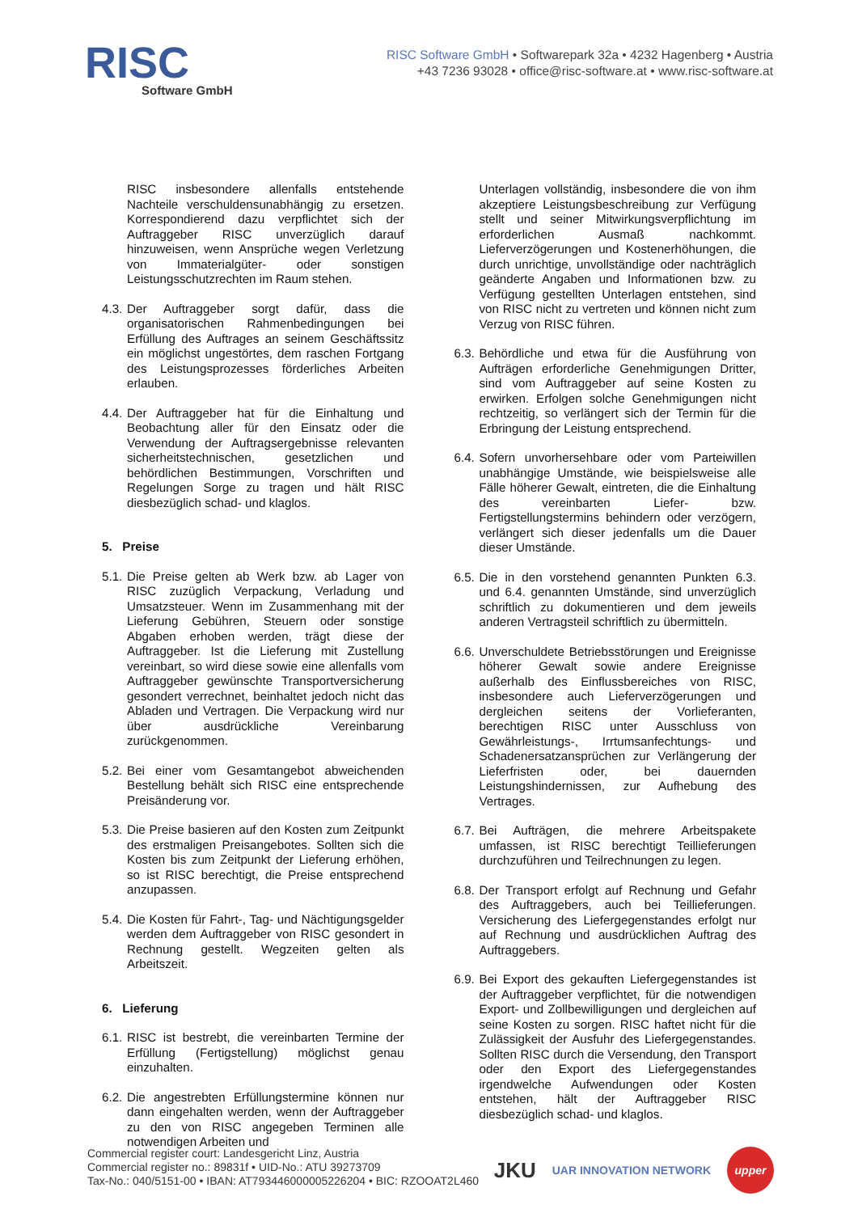RISC
Software GmbH
RISC Software GmbH • Softwarepark 32a • 4232 Hagenberg • Austria
+43 7236 93028 • office@risc-software.at • www.risc-software.at
RISC insbesondere allenfalls entstehende Nachteile verschuldensunabhängig zu ersetzen. Korrespondierend dazu verpflichtet sich der Auftraggeber RISC unverzüglich darauf hinzuweisen, wenn Ansprüche wegen Verletzung von Immaterialgüter- oder sonstigen Leistungsschutzrechten im Raum stehen.
4.3. Der Auftraggeber sorgt dafür, dass die organisatorischen Rahmenbedingungen bei Erfüllung des Auftrages an seinem Geschäftssitz ein möglichst ungestörtes, dem raschen Fortgang des Leistungsprozesses förderliches Arbeiten erlauben.
4.4. Der Auftraggeber hat für die Einhaltung und Beobachtung aller für den Einsatz oder die Verwendung der Auftragsergebnisse relevanten sicherheitstechnischen, gesetzlichen und behördlichen Bestimmungen, Vorschriften und Regelungen Sorge zu tragen und hält RISC diesbezüglich schad- und klaglos.
5. Preise
5.1. Die Preise gelten ab Werk bzw. ab Lager von RISC zuzüglich Verpackung, Verladung und Umsatzsteuer. Wenn im Zusammenhang mit der Lieferung Gebühren, Steuern oder sonstige Abgaben erhoben werden, trägt diese der Auftraggeber. Ist die Lieferung mit Zustellung vereinbart, so wird diese sowie eine allenfalls vom Auftraggeber gewünschte Transportversicherung gesondert verrechnet, beinhaltet jedoch nicht das Abladen und Vertragen. Die Verpackung wird nur über ausdrückliche Vereinbarung zurückgenommen.
5.2. Bei einer vom Gesamtangebot abweichenden Bestellung behält sich RISC eine entsprechende Preisänderung vor.
5.3. Die Preise basieren auf den Kosten zum Zeitpunkt des erstmaligen Preisangebotes. Sollten sich die Kosten bis zum Zeitpunkt der Lieferung erhöhen, so ist RISC berechtigt, die Preise entsprechend anzupassen.
5.4. Die Kosten für Fahrt-, Tag- und Nächtigungsgelder werden dem Auftraggeber von RISC gesondert in Rechnung gestellt. Wegzeiten gelten als Arbeitszeit.
6. Lieferung
6.1. RISC ist bestrebt, die vereinbarten Termine der Erfüllung (Fertigstellung) möglichst genau einzuhalten.
6.2. Die angestrebten Erfüllungstermine können nur dann eingehalten werden, wenn der Auftraggeber zu den von RISC angegeben Terminen alle notwendigen Arbeiten und
Unterlagen vollständig, insbesondere die von ihm akzeptiere Leistungsbeschreibung zur Verfügung stellt und seiner Mitwirkungsverpflichtung im erforderlichen Ausmaß nachkommt. Lieferverzögerungen und Kostenerhöhungen, die durch unrichtige, unvollständige oder nachträglich geänderte Angaben und Informationen bzw. zu Verfügung gestellten Unterlagen entstehen, sind von RISC nicht zu vertreten und können nicht zum Verzug von RISC führen.
6.3. Behördliche und etwa für die Ausführung von Aufträgen erforderliche Genehmigungen Dritter, sind vom Auftraggeber auf seine Kosten zu erwirken. Erfolgen solche Genehmigungen nicht rechtzeitig, so verlängert sich der Termin für die Erbringung der Leistung entsprechend.
6.4. Sofern unvorhersehbare oder vom Parteiwillen unabhängige Umstände, wie beispielsweise alle Fälle höherer Gewalt, eintreten, die die Einhaltung des vereinbarten Liefer- bzw. Fertigstellungstermins behindern oder verzögern, verlängert sich dieser jedenfalls um die Dauer dieser Umstände.
6.5. Die in den vorstehend genannten Punkten 6.3. und 6.4. genannten Umstände, sind unverzüglich schriftlich zu dokumentieren und dem jeweils anderen Vertragsteil schriftlich zu übermitteln.
6.6. Unverschuldete Betriebsstörungen und Ereignisse höherer Gewalt sowie andere Ereignisse außerhalb des Einflussbereiches von RISC, insbesondere auch Lieferverzögerungen und dergleichen seitens der Vorlieferanten, berechtigen RISC unter Ausschluss von Gewährleistungs-, Irrtumsanfechtungs- und Schadenersatzansprüchen zur Verlängerung der Lieferfristen oder, bei dauernden Leistungshindernissen, zur Aufhebung des Vertrages.
6.7. Bei Aufträgen, die mehrere Arbeitspakete umfassen, ist RISC berechtigt Teillieferungen durchzuführen und Teilrechnungen zu legen.
6.8. Der Transport erfolgt auf Rechnung und Gefahr des Auftraggebers, auch bei Teillieferungen. Versicherung des Liefergegenstandes erfolgt nur auf Rechnung und ausdrücklichen Auftrag des Auftraggebers.
6.9. Bei Export des gekauften Liefergegenstandes ist der Auftraggeber verpflichtet, für die notwendigen Export- und Zollbewilligungen und dergleichen auf seine Kosten zu sorgen. RISC haftet nicht für die Zulässigkeit der Ausfuhr des Liefergegenstandes. Sollten RISC durch die Versendung, den Transport oder den Export des Liefergegenstandes irgendwelche Aufwendungen oder Kosten entstehen, hält der Auftraggeber RISC diesbezüglich schad- und klaglos.
Commercial register court: Landesgericht Linz, Austria
Commercial register no.: 89831f • UID-No.: ATU 39273709
Tax-No.: 040/5151-00 • IBAN: AT793446000005226204 • BIC: RZOOAT2L460
JKU UAR INNOVATION NETWORK upper